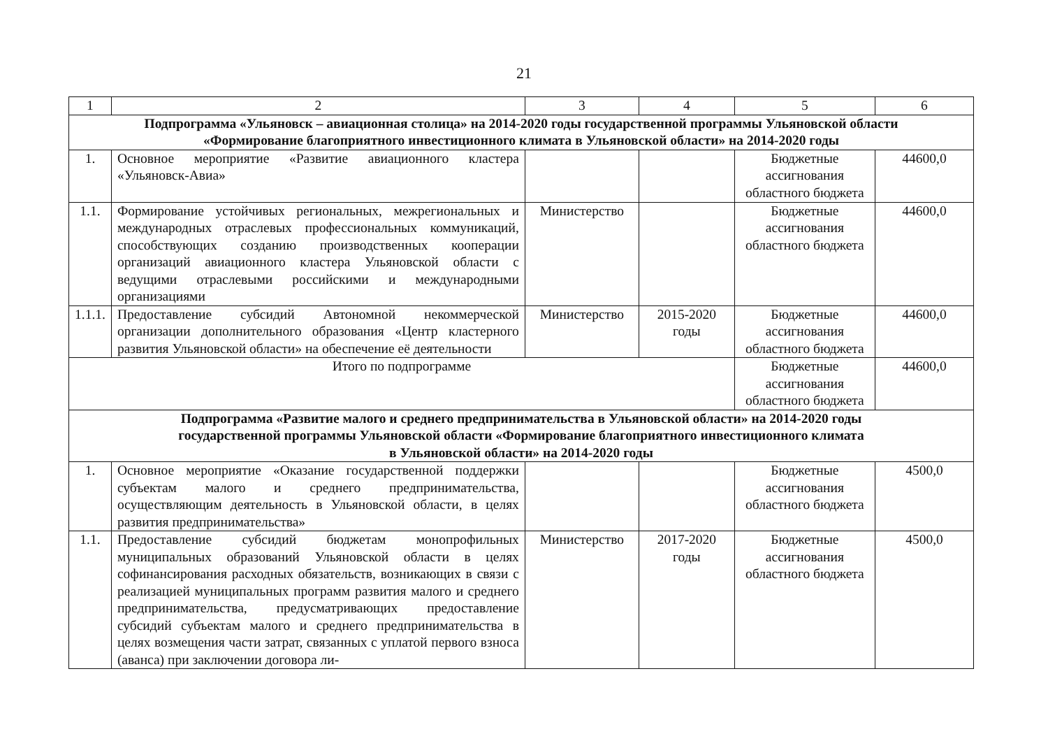21
| 1 | 2 | 3 | 4 | 5 | 6 |
| Подпрограмма «Ульяновск – авиационная столица» на 2014-2020 годы государственной программы Ульяновской области «Формирование благоприятного инвестиционного климата в Ульяновской области» на 2014-2020 годы | | | | | |
| 1. | Основное мероприятие «Развитие авиационного кластера «Ульяновск-Авиа» | | | Бюджетные ассигнования областного бюджета | 44600,0 |
| 1.1. | Формирование устойчивых региональных, межрегиональных и международных отраслевых профессиональных коммуникаций, способствующих созданию производственных кооперации организаций авиационного кластера Ульяновской области с ведущими отраслевыми российскими и международными организациями | Министерство | | Бюджетные ассигнования областного бюджета | 44600,0 |
| 1.1.1. | Предоставление субсидий Автономной некоммерческой организации дополнительного образования «Центр кластерного развития Ульяновской области» на обеспечение её деятельности | Министерство | 2015-2020 годы | Бюджетные ассигнования областного бюджета | 44600,0 |
| Итого по подпрограмме | | | | Бюджетные ассигнования областного бюджета | 44600,0 |
| Подпрограмма «Развитие малого и среднего предпринимательства в Ульяновской области» на 2014-2020 годы государственной программы Ульяновской области «Формирование благоприятного инвестиционного климата в Ульяновской области» на 2014-2020 годы | | | | | |
| 1. | Основное мероприятие «Оказание государственной поддержки субъектам малого и среднего предпринимательства, осуществляющим деятельность в Ульяновской области, в целях развития предпринимательства» | | | Бюджетные ассигнования областного бюджета | 4500,0 |
| 1.1. | Предоставление субсидий бюджетам монопрофильных муниципальных образований Ульяновской области в целях софинансирования расходных обязательств, возникающих в связи с реализацией муниципальных программ развития малого и среднего предпринимательства, предусматривающих предоставление субсидий субъектам малого и среднего предпринимательства в целях возмещения части затрат, связанных с уплатой первого взноса (аванса) при заключении договора ли- | Министерство | 2017-2020 годы | Бюджетные ассигнования областного бюджета | 4500,0 |